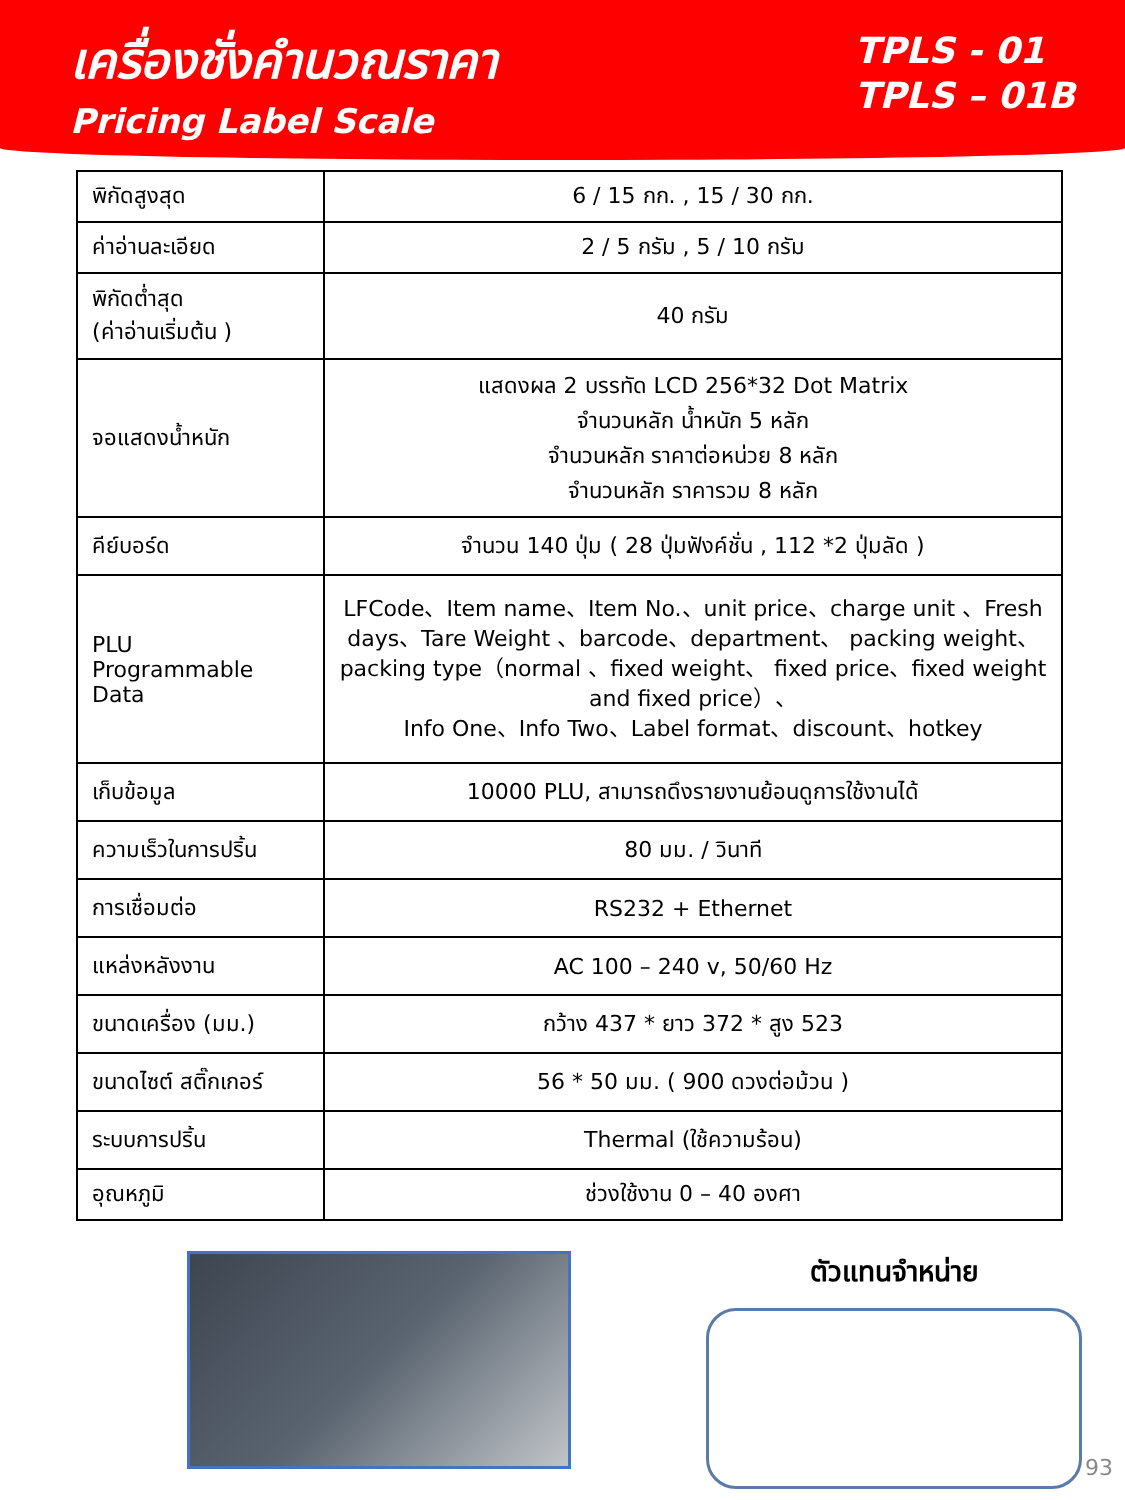เครื่องชั่งคำนวณราคา
Pricing Label Scale
TPLS - 01
TPLS – 01B
| พิกัดสูงสุด | 6 / 15 กก. , 15 / 30 กก. |
| ค่าอ่านละเอียด | 2 / 5 กรัม , 5 / 10 กรัม |
| พิกัดต่ำสุด (ค่าอ่านเริ่มต้น ) | 40 กรัม |
| จอแสดงน้ำหนัก | แสดงผล 2 บรรทัด LCD 256*32 Dot Matrix จำนวนหลัก น้ำหนัก 5 หลัก จำนวนหลัก ราคาต่อหน่วย 8 หลัก จำนวนหลัก ราคารวม 8 หลัก |
| คีย์บอร์ด | จำนวน 140 ปุ่ม ( 28 ปุ่มฟังค์ชั่น , 112 *2 ปุ่มลัด ) |
| PLU Programmable Data | LFCode、Item name、Item No.、unit price、charge unit 、Fresh days、Tare Weight 、barcode、department、 packing weight、packing type（normal 、fixed weight、 fixed price、fixed weight and fixed price）、 Info One、Info Two、Label format、discount、hotkey |
| เก็บข้อมูล | 10000 PLU, สามารถดึงรายงานย้อนดูการใช้งานได้ |
| ความเร็วในการปริ้น | 80 มม. / วินาที |
| การเชื่อมต่อ | RS232 + Ethernet |
| แหล่งหลังงาน | AC 100 – 240 v, 50/60 Hz |
| ขนาดเครื่อง (มม.) | กว้าง 437 * ยาว 372 * สูง 523 |
| ขนาดไซต์ สติ๊กเกอร์ | 56 * 50 มม. ( 900 ดวงต่อม้วน ) |
| ระบบการปริ้น | Thermal (ใช้ความร้อน) |
| อุณหภูมิ | ช่วงใช้งาน 0 – 40 องศา |
ตัวแทนจำหน่าย
93